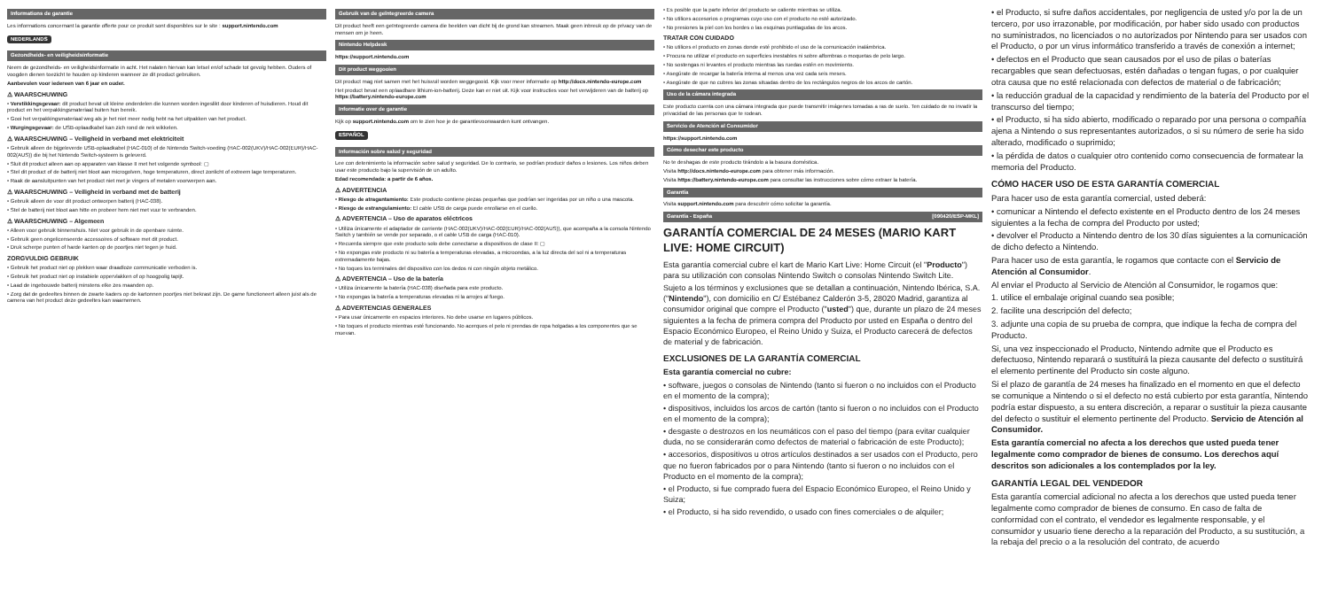Informations de garantie
Les informations concernant la garantie offerte pour ce produit sont disponibles sur le site : support.nintendo.com
NEDERLANDS
Gezondheids- en veiligheidsinformatie
Neem de gezondheids- en veiligheidsinformatie in acht. Het nalaten hiervan kan letsel en/of schade tot gevolg hebben. Ouders of voogden dienen toezicht te houden op kinderen wanneer ze dit product gebruiken.
Aanbevolen voor iedereen van 6 jaar en ouder.
⚠ WAARSCHUWING
• Verstikkingsgevaar: dit product bevat uit kleine onderdelen die kunnen worden ingeslikt door kinderen of huisdieren. Houd dit product en het verpakkingsmateriaal buiten hun bereik.
• Gooi het verpakkingsmateriaal weg als je het niet meer nodig hebt na het uitpakken van het product.
• Wurgingsgevaar: de USB-oplaadkabel kan zich rond de nek wikkelen.
⚠ WAARSCHUWING – Veiligheid in verband met elektriciteit
• Gebruik alleen de bijgeleverde USB-oplaadkabel (HAC-010) of de Nintendo Switch-voeding (HAC-002(UKV)/HAC-002(EUR)/HAC-002(AUS)) die bij het Nintendo Switch-systeem is geleverd.
• Sluit dit product alleen aan op apparaten van klasse II met het volgende symbool: ▢
• Stel dit product of de batterij niet bloot aan microgolven, hoge temperaturen, direct zonlicht of extreem lage temperaturen.
• Raak de aansluitpunten van het product niet met je vingers of metalen voorwerpen aan.
⚠ WAARSCHUWING – Veiligheid in verband met de batterij
• Gebruik alleen de voor dit product ontworpen batterij (HAC-038).
• Stel de batterij niet bloot aan hitte en probeer hem niet met vuur te verbranden.
⚠ WAARSCHUWING – Algemeen
• Alleen voor gebruik binnenshuis. Niet voor gebruik in de openbare ruimte.
• Gebruik geen ongelicenseerde accessoires of software met dit product.
• Druk scherpe punten of harde kanten op de poortjes niet tegen je huid.
ZORGVULDIG GEBRUIK
• Gebruik het product niet op plekken waar draadloze communicatie verboden is.
• Gebruik het product niet op instabiele oppervlakken of op hoogpolig tapijt.
• Laad de ingebouwde batterij minstens elke zes maanden op.
• Zorg dat de gedeeltes binnen de zwarte kaders op de kartonnen poortjes niet bekrast zijn. De game functioneert alleen juist als de camera van het product deze gedeeltes kan waarnemen.
Gebruik van de geïntegreerde camera
Dit product heeft een geïntegreerde camera die beelden van dicht bij de grond kan streamen. Maak geen inbreuk op de privacy van de mensen om je heen.
Nintendo Helpdesk
https://support.nintendo.com
Dit product weggooien
Dit product mag niet samen met het huisvuil worden weggegooid. Kijk voor meer informatie op http://docs.nintendo-europe.com
Het product bevat een oplaadbare lithium-ion-batterij. Deze kan er niet uit. Kijk voor instructies voor het verwijderen van de batterij op https://battery.nintendo-europe.com
Informatie over de garantie
Kijk op support.nintendo.com om te zien hoe je de garantievoorwaarden kunt ontvangen.
ESPAÑOL
Información sobre salud y seguridad
Lee con detenimiento la información sobre salud y seguridad. De lo contrario, se podrían producir daños o lesiones. Los niños deben usar este producto bajo la supervisión de un adulto.
Edad recomendada: a partir de 6 años.
⚠ ADVERTENCIA
• Riesgo de atragantamiento: Este producto contiene piezas pequeñas que podrían ser ingeridas por un niño o una mascota.
• Riesgo de estrangulamiento: El cable USB de carga puede enrollarse en el cuello.
⚠ ADVERTENCIA – Uso de aparatos eléctricos
• Utiliza únicamente el adaptador de corriente (HAC-002(UKV)/HAC-002(EUR)/HAC-002(AUS)), que acompaña a la consola Nintendo Switch y también se vende por separado, o el cable USB de carga (HAC-010).
• Recuerda siempre que este producto solo debe conectarse a dispositivos de clase II: ▢
• No expongas este producto ni su batería a temperaturas elevadas, a microondas, a la luz directa del sol ni a temperaturas extremadamente bajas.
• No toques los terminales del dispositivo con los dedos ni con ningún objeto metálico.
⚠ ADVERTENCIA – Uso de la batería
• Utiliza únicamente la batería (HAC-038) diseñada para este producto.
• No expongas la batería a temperaturas elevadas ni la arrojes al fuego.
⚠ ADVERTENCIAS GENERALES
• Para usar únicamente en espacios interiores. No debe usarse en lugares públicos.
• No toques el producto mientras esté funcionando. No acerques el pelo ni prendas de ropa holgadas a los componentes que se muevan.
• Es posible que la parte inferior del producto se caliente mientras se utiliza.
• No utilices accesorios o programas cuyo uso con el producto no esté autorizado.
• No presiones la piel con los bordes o las esquinas puntiagudas de los arcos.
TRATAR CON CUIDADO
• No utilices el producto en zonas donde esté prohibido el uso de la comunicación inalámbrica.
• Procura no utilizar el producto en superficies inestables ni sobre alfombras o moquetas de pelo largo.
• No sostengas ni levantes el producto mientras las ruedas estén en movimiento.
• Asegúrate de recargar la batería interna al menos una vez cada seis meses.
• Asegúrate de que no cubres las zonas situadas dentro de los rectángulos negros de los arcos de cartón.
Uso de la cámara integrada
Este producto cuenta con una cámara integrada que puede transmitir imágenes tomadas a ras de suelo. Ten cuidado de no invadir la privacidad de las personas que te rodean.
Servicio de Atención al Consumidor
https://support.nintendo.com
Cómo desechar este producto
No te deshagas de este producto tirándolo a la basura doméstica.
Visita http://docs.nintendo-europe.com para obtener más información.
Visita https://battery.nintendo-europe.com para consultar las instrucciones sobre cómo extraer la batería.
Garantía
Visita support.nintendo.com para descubrir cómo solicitar la garantía.
Garantía - España [090420/ESP-MKL]
GARANTÍA COMERCIAL DE 24 MESES (MARIO KART LIVE: HOME CIRCUIT)
Esta garantía comercial cubre el kart de Mario Kart Live: Home Circuit (el "Producto") para su utilización con consolas Nintendo Switch o consolas Nintendo Switch Lite.
Sujeto a los términos y exclusiones que se detallan a continuación, Nintendo Ibérica, S.A. ("Nintendo"), con domicilio en C/ Estébanez Calderón 3-5, 28020 Madrid, garantiza al consumidor original que compre el Producto ("usted") que, durante un plazo de 24 meses siguientes a la fecha de primera compra del Producto por usted en España o dentro del Espacio Económico Europeo, el Reino Unido y Suiza, el Producto carecerá de defectos de material y de fabricación.
EXCLUSIONES DE LA GARANTÍA COMERCIAL
Esta garantía comercial no cubre:
• software, juegos o consolas de Nintendo (tanto si fueron o no incluidos con el Producto en el momento de la compra);
• dispositivos, incluidos los arcos de cartón (tanto si fueron o no incluidos con el Producto en el momento de la compra);
• desgaste o destrozos en los neumáticos con el paso del tiempo (para evitar cualquier duda, no se considerarán como defectos de material o fabricación de este Producto);
• accesorios, dispositivos u otros artículos destinados a ser usados con el Producto, pero que no fueron fabricados por o para Nintendo (tanto si fueron o no incluidos con el Producto en el momento de la compra);
• el Producto, si fue comprado fuera del Espacio Económico Europeo, el Reino Unido y Suiza;
• el Producto, si ha sido revendido, o usado con fines comerciales o de alquiler;
• el Producto, si sufre daños accidentales, por negligencia de usted y/o por la de un tercero, por uso irrazonable, por modificación, por haber sido usado con productos no suministrados, no licenciados o no autorizados por Nintendo para ser usados con el Producto, o por un virus informático transferido a través de conexión a internet;
• defectos en el Producto que sean causados por el uso de pilas o baterías recargables que sean defectuosas, estén dañadas o tengan fugas, o por cualquier otra causa que no esté relacionada con defectos de material o de fabricación;
• la reducción gradual de la capacidad y rendimiento de la batería del Producto por el transcurso del tiempo;
• el Producto, si ha sido abierto, modificado o reparado por una persona o compañía ajena a Nintendo o sus representantes autorizados, o si su número de serie ha sido alterado, modificado o suprimido;
• la pérdida de datos o cualquier otro contenido como consecuencia de formatear la memoria del Producto.
CÓMO HACER USO DE ESTA GARANTÍA COMERCIAL
Para hacer uso de esta garantía comercial, usted deberá:
• comunicar a Nintendo el defecto existente en el Producto dentro de los 24 meses siguientes a la fecha de compra del Producto por usted;
• devolver el Producto a Nintendo dentro de los 30 días siguientes a la comunicación de dicho defecto a Nintendo.
Para hacer uso de esta garantía, le rogamos que contacte con el Servicio de Atención al Consumidor.
Al enviar el Producto al Servicio de Atención al Consumidor, le rogamos que:
1. utilice el embalaje original cuando sea posible;
2. facilite una descripción del defecto;
3. adjunte una copia de su prueba de compra, que indique la fecha de compra del Producto.
Si, una vez inspeccionado el Producto, Nintendo admite que el Producto es defectuoso, Nintendo reparará o sustituirá la pieza causante del defecto o sustituirá el elemento pertinente del Producto sin coste alguno.
Si el plazo de garantía de 24 meses ha finalizado en el momento en que el defecto se comunique a Nintendo o si el defecto no está cubierto por esta garantía, Nintendo podría estar dispuesto, a su entera discreción, a reparar o sustituir la pieza causante del defecto o sustituir el elemento pertinente del Producto. Servicio de Atención al Consumidor.
Esta garantía comercial no afecta a los derechos que usted pueda tener legalmente como comprador de bienes de consumo. Los derechos aquí descritos son adicionales a los contemplados por la ley.
GARANTÍA LEGAL DEL VENDEDOR
Esta garantía comercial adicional no afecta a los derechos que usted pueda tener legalmente como comprador de bienes de consumo. En caso de falta de conformidad con el contrato, el vendedor es legalmente responsable, y el consumidor y usuario tiene derecho a la reparación del Producto, a su sustitución, a la rebaja del precio o a la resolución del contrato, de acuerdo